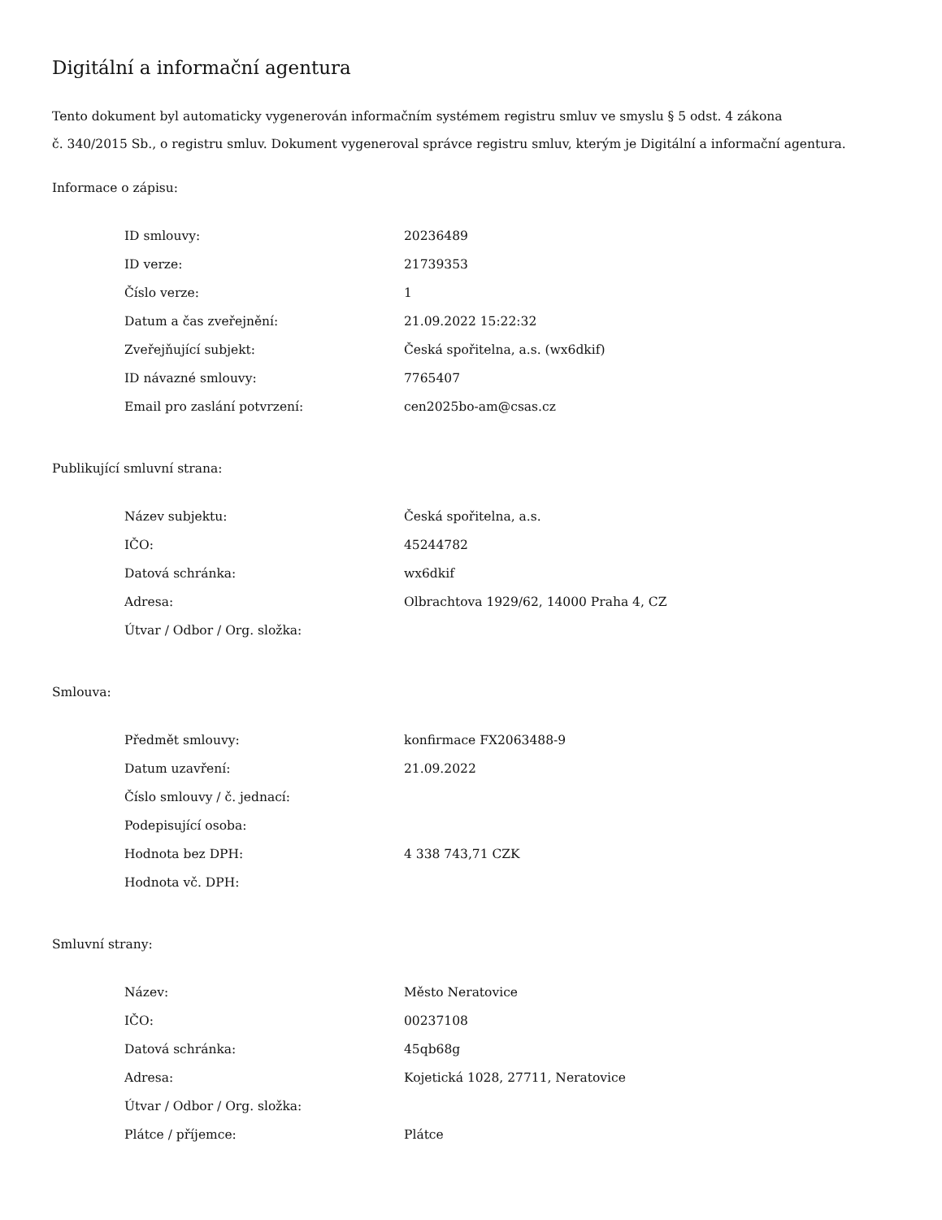Digitální a informační agentura
Tento dokument byl automaticky vygenerován informačním systémem registru smluv ve smyslu § 5 odst. 4 zákona
č. 340/2015 Sb., o registru smluv. Dokument vygeneroval správce registru smluv, kterým je Digitální a informační agentura.
Informace o zápisu:
| ID smlouvy: | 20236489 |
| ID verze: | 21739353 |
| Číslo verze: | 1 |
| Datum a čas zveřejnění: | 21.09.2022 15:22:32 |
| Zveřejňující subjekt: | Česká spořitelna, a.s. (wx6dkif) |
| ID návazné smlouvy: | 7765407 |
| Email pro zaslání potvrzení: | cen2025bo-am@csas.cz |
Publikující smluvní strana:
| Název subjektu: | Česká spořitelna, a.s. |
| IČO: | 45244782 |
| Datová schránka: | wx6dkif |
| Adresa: | Olbrachtova 1929/62, 14000 Praha 4, CZ |
| Útvar / Odbor / Org. složka: | |
Smlouva:
| Předmět smlouvy: | konfirmace FX2063488-9 |
| Datum uzavření: | 21.09.2022 |
| Číslo smlouvy / č. jednací: | |
| Podepisující osoba: | |
| Hodnota bez DPH: | 4 338 743,71 CZK |
| Hodnota vč. DPH: | |
Smluvní strany:
| Název: | Město Neratovice |
| IČO: | 00237108 |
| Datová schránka: | 45qb68g |
| Adresa: | Kojetická 1028, 27711, Neratovice |
| Útvar / Odbor / Org. složka: | |
| Plátce / příjemce: | Plátce |